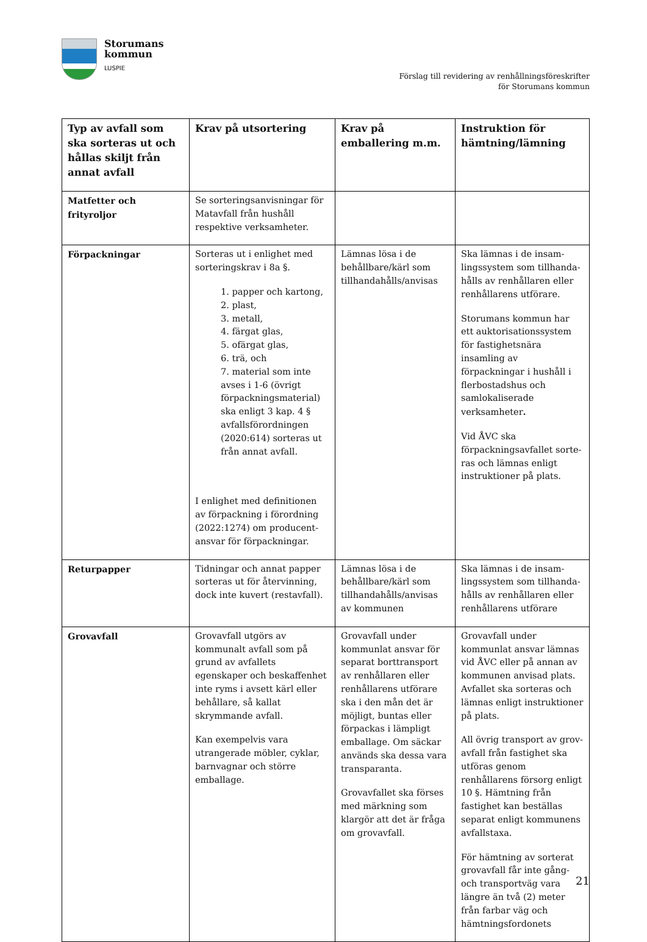Storumans
kommun
LUSPIE
Förslag till revidering av renhållningsföreskrifter
för Storumans kommun
| Typ av avfall som ska sorteras ut och hållas skiljt från annat avfall | Krav på utsortering | Krav på emballering m.m. | Instruktion för hämtning/lämning |
| --- | --- | --- | --- |
| Matfetter och frityroljor | Se sorteringsanvisningar för Matavfall från hushåll respektive verksamheter. | | |
| Förpackningar | Sorteras ut i enlighet med sorteringskrav i 8a §. 1. papper och kartong, 2. plast, 3. metall, 4. färgat glas, 5. ofärgat glas, 6. trä, och 7. material som inte avses i 1-6 (övrigt förpackningsmaterial) ska enligt 3 kap. 4 § avfallsförordningen (2020:614) sorteras ut från annat avfall. I enlighet med definitionen av förpackning i förordning (2022:1274) om producent-ansvar för förpackningar. | Lämnas lösa i de behållbare/kärl som tillhandahålls/anvisas | Ska lämnas i de insam-lingssystem som tillhanda-hålls av renhållaren eller renhållarens utförare. Storumans kommun har ett auktorisationssystem för fastighetsnära insamling av förpackningar i hushåll i flerbostadshus och samlokaliserade verksamheter . Vid ÅVC ska förpackningsavfallet sorte-ras och lämnas enligt instruktioner på plats. |
| Returpapper | Tidningar och annat papper sorteras ut för återvinning, dock inte kuvert (restavfall). | Lämnas lösa i de behållbare/kärl som tillhandahålls/anvisas av kommunen | Ska lämnas i de insam-lingssystem som tillhanda-hålls av renhållaren eller renhållarens utförare |
| Grovavfall | Grovavfall utgörs av kommunalt avfall som på grund av avfallets egenskaper och beskaffenhet inte ryms i avsett kärl eller behållare, så kallat skrymmande avfall. Kan exempelvis vara utrangerade möbler, cyklar, barnvagnar och större emballage. | Grovavfall under kommunlat ansvar för separat borttransport av renhållaren eller renhållarens utförare ska i den mån det är möjligt, buntas eller förpackas i lämpligt emballage. Om säckar används ska dessa vara transparanta. Grovavfallet ska förses med märkning som klargör att det är fråga om grovavfall. | Grovavfall under kommunlat ansvar lämnas vid ÅVC eller på annan av kommunen anvisad plats. Avfallet ska sorteras och lämnas enligt instruktioner på plats. All övrig transport av grov-avfall från fastighet ska utföras genom renhållarens försorg enligt 10 §. Hämtning från fastighet kan beställas separat enligt kommunens avfallstaxa. För hämtning av sorterat grovavfall får inte gång- och transportväg vara längre än två (2) meter från farbar väg och hämtningsfordonets |
21